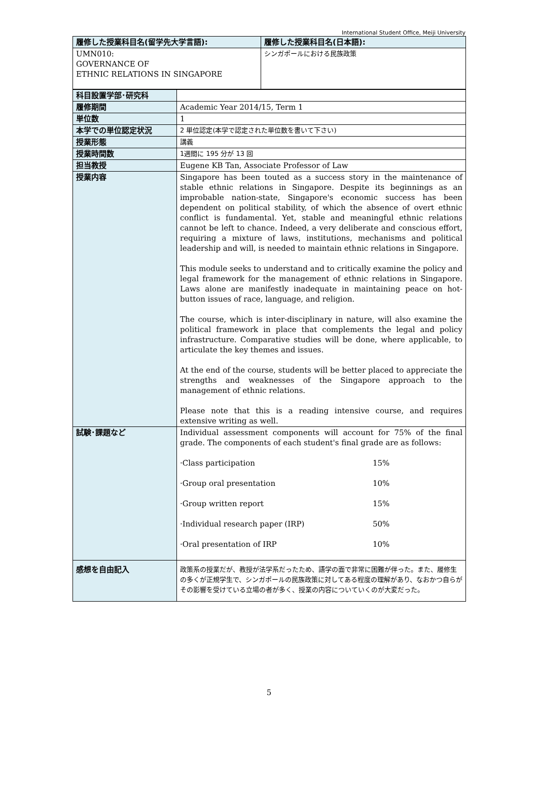International Student Office, Meiji University
| 履修した授業科目名(留学先大学言語): | 履修した授業科目名(日本語): |
| --- | --- |
| UMN010: GOVERNANCE OF ETHNIC RELATIONS IN SINGAPORE | シンガポールにおける民族政策 |
| 科目設置学部･研究科 | |
| 履修期間 | Academic Year 2014/15, Term 1 |
| 単位数 | 1 |
| 本学での単位認定状況 | 2 単位認定(本学で認定された単位数を書いて下さい) |
| 授業形態 | 講義 |
| 授業時間数 | 1週間に 195 分が 13 回 |
| 担当教授 | Eugene KB Tan, Associate Professor of Law |
| 授業内容 | Singapore has been touted as a success story in the maintenance of stable ethnic relations in Singapore. Despite its beginnings as an improbable nation-state, Singapore's economic success has been dependent on political stability, of which the absence of overt ethnic conflict is fundamental. Yet, stable and meaningful ethnic relations cannot be left to chance. Indeed, a very deliberate and conscious effort, requiring a mixture of laws, institutions, mechanisms and political leadership and will, is needed to maintain ethnic relations in Singapore. This module seeks to understand and to critically examine the policy and legal framework for the management of ethnic relations in Singapore. Laws alone are manifestly inadequate in maintaining peace on hot-button issues of race, language, and religion. The course, which is inter-disciplinary in nature, will also examine the political framework in place that complements the legal and policy infrastructure. Comparative studies will be done, where applicable, to articulate the key themes and issues. At the end of the course, students will be better placed to appreciate the strengths and weaknesses of the Singapore approach to the management of ethnic relations. Please note that this is a reading intensive course, and requires extensive writing as well. |
| 試験･課題など | Individual assessment components will account for 75% of the final grade. The components of each student's final grade are as follows: ·Class participation 15% ·Group oral presentation 10% ·Group written report 15% ·Individual research paper (IRP) 50% ·Oral presentation of IRP 10% |
| 感想を自由記入 | 政策系の授業だが、教授が法学系だったため、語学の面で非常に困難が伴った。また、履修生の多くが正規学生で、シンガポールの民族政策に対してある程度の理解があり、なおかつ自らがその影響を受けている立場の者が多く、授業の内容についていくのが大変だった。 |
5